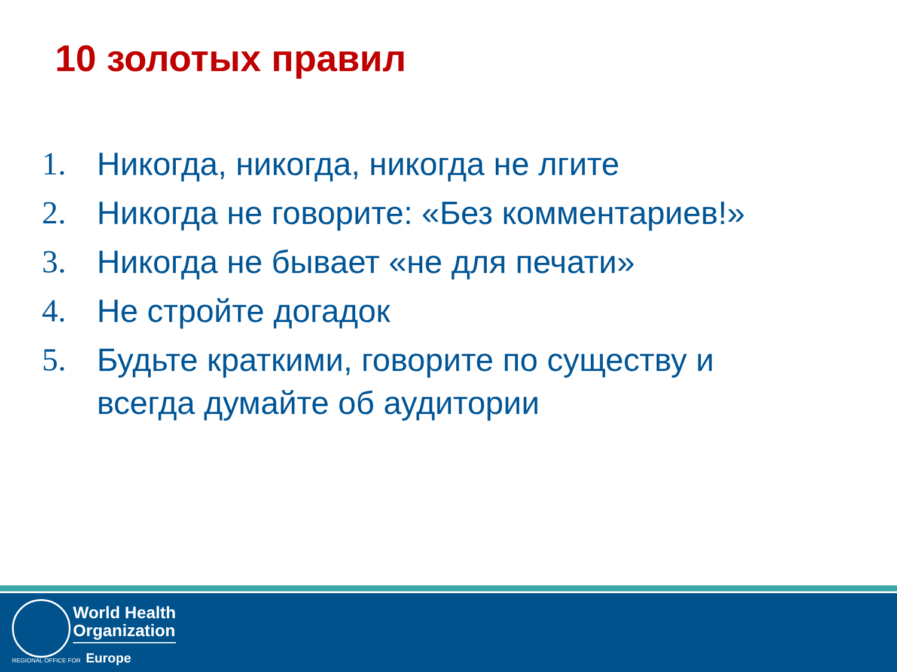10 золотых правил
1. Никогда, никогда, никогда не лгите
2. Никогда не говорите: «Без комментариев!»
3. Никогда не бывает «не для печати»
4. Не стройте догадок
5. Будьте краткими, говорите по существу и всегда думайте об аудитории
World Health
Organization
REGIONAL OFFICE FOR Europe